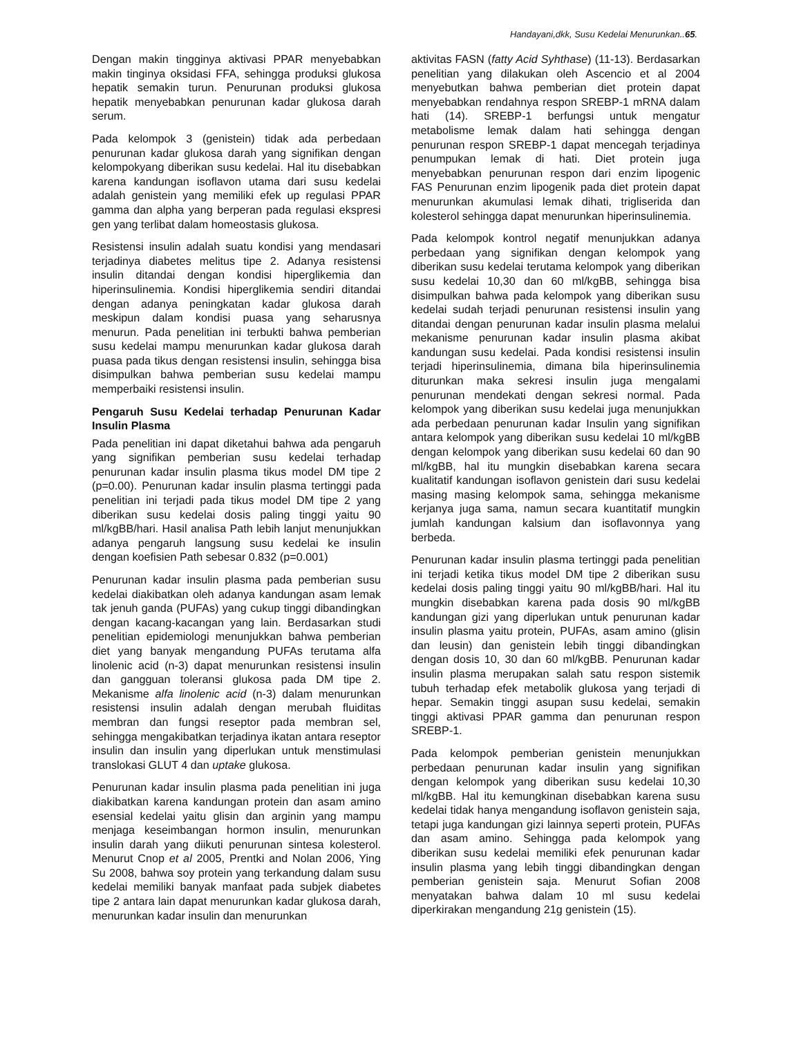Handayani,dkk, Susu Kedelai Menurunkan..65.
Dengan makin tingginya aktivasi PPAR menyebabkan makin tinginya oksidasi FFA, sehingga produksi glukosa hepatik semakin turun. Penurunan produksi glukosa hepatik menyebabkan penurunan kadar glukosa darah serum.
Pada kelompok 3 (genistein) tidak ada perbedaan penurunan kadar glukosa darah yang signifikan dengan kelompokyang diberikan susu kedelai. Hal itu disebabkan karena kandungan isoflavon utama dari susu kedelai adalah genistein yang memiliki efek up regulasi PPAR gamma dan alpha yang berperan pada regulasi ekspresi gen yang terlibat dalam homeostasis glukosa.
Resistensi insulin adalah suatu kondisi yang mendasari terjadinya diabetes melitus tipe 2. Adanya resistensi insulin ditandai dengan kondisi hiperglikemia dan hiperinsulinemia. Kondisi hiperglikemia sendiri ditandai dengan adanya peningkatan kadar glukosa darah meskipun dalam kondisi puasa yang seharusnya menurun. Pada penelitian ini terbukti bahwa pemberian susu kedelai mampu menurunkan kadar glukosa darah puasa pada tikus dengan resistensi insulin, sehingga bisa disimpulkan bahwa pemberian susu kedelai mampu memperbaiki resistensi insulin.
Pengaruh Susu Kedelai terhadap Penurunan Kadar Insulin Plasma
Pada penelitian ini dapat diketahui bahwa ada pengaruh yang signifikan pemberian susu kedelai terhadap penurunan kadar insulin plasma tikus model DM tipe 2 (p=0.00). Penurunan kadar insulin plasma tertinggi pada penelitian ini terjadi pada tikus model DM tipe 2 yang diberikan susu kedelai dosis paling tinggi yaitu 90 ml/kgBB/hari. Hasil analisa Path lebih lanjut menunjukkan adanya pengaruh langsung susu kedelai ke insulin dengan koefisien Path sebesar 0.832 (p=0.001)
Penurunan kadar insulin plasma pada pemberian susu kedelai diakibatkan oleh adanya kandungan asam lemak tak jenuh ganda (PUFAs) yang cukup tinggi dibandingkan dengan kacang-kacangan yang lain. Berdasarkan studi penelitian epidemiologi menunjukkan bahwa pemberian diet yang banyak mengandung PUFAs terutama alfa linolenic acid (n-3) dapat menurunkan resistensi insulin dan gangguan toleransi glukosa pada DM tipe 2. Mekanisme alfa linolenic acid (n-3) dalam menurunkan resistensi insulin adalah dengan merubah fluiditas membran dan fungsi reseptor pada membran sel, sehingga mengakibatkan terjadinya ikatan antara reseptor insulin dan insulin yang diperlukan untuk menstimulasi translokasi GLUT 4 dan uptake glukosa.
Penurunan kadar insulin plasma pada penelitian ini juga diakibatkan karena kandungan protein dan asam amino esensial kedelai yaitu glisin dan arginin yang mampu menjaga keseimbangan hormon insulin, menurunkan insulin darah yang diikuti penurunan sintesa kolesterol. Menurut Cnop et al 2005, Prentki and Nolan 2006, Ying Su 2008, bahwa soy protein yang terkandung dalam susu kedelai memiliki banyak manfaat pada subjek diabetes tipe 2 antara lain dapat menurunkan kadar glukosa darah, menurunkan kadar insulin dan menurunkan
aktivitas FASN (fatty Acid Syhthase) (11-13). Berdasarkan penelitian yang dilakukan oleh Ascencio et al 2004 menyebutkan bahwa pemberian diet protein dapat menyebabkan rendahnya respon SREBP-1 mRNA dalam hati (14). SREBP-1 berfungsi untuk mengatur metabolisme lemak dalam hati sehingga dengan penurunan respon SREBP-1 dapat mencegah terjadinya penumpukan lemak di hati. Diet protein juga menyebabkan penurunan respon dari enzim lipogenic FAS Penurunan enzim lipogenik pada diet protein dapat menurunkan akumulasi lemak dihati, trigliserida dan kolesterol sehingga dapat menurunkan hiperinsulinemia.
Pada kelompok kontrol negatif menunjukkan adanya perbedaan yang signifikan dengan kelompok yang diberikan susu kedelai terutama kelompok yang diberikan susu kedelai 10,30 dan 60 ml/kgBB, sehingga bisa disimpulkan bahwa pada kelompok yang diberikan susu kedelai sudah terjadi penurunan resistensi insulin yang ditandai dengan penurunan kadar insulin plasma melalui mekanisme penurunan kadar insulin plasma akibat kandungan susu kedelai. Pada kondisi resistensi insulin terjadi hiperinsulinemia, dimana bila hiperinsulinemia diturunkan maka sekresi insulin juga mengalami penurunan mendekati dengan sekresi normal. Pada kelompok yang diberikan susu kedelai juga menunjukkan ada perbedaan penurunan kadar Insulin yang signifikan antara kelompok yang diberikan susu kedelai 10 ml/kgBB dengan kelompok yang diberikan susu kedelai 60 dan 90 ml/kgBB, hal itu mungkin disebabkan karena secara kualitatif kandungan isoflavon genistein dari susu kedelai masing masing kelompok sama, sehingga mekanisme kerjanya juga sama, namun secara kuantitatif mungkin jumlah kandungan kalsium dan isoflavonnya yang berbeda.
Penurunan kadar insulin plasma tertinggi pada penelitian ini terjadi ketika tikus model DM tipe 2 diberikan susu kedelai dosis paling tinggi yaitu 90 ml/kgBB/hari. Hal itu mungkin disebabkan karena pada dosis 90 ml/kgBB kandungan gizi yang diperlukan untuk penurunan kadar insulin plasma yaitu protein, PUFAs, asam amino (glisin dan leusin) dan genistein lebih tinggi dibandingkan dengan dosis 10, 30 dan 60 ml/kgBB. Penurunan kadar insulin plasma merupakan salah satu respon sistemik tubuh terhadap efek metabolik glukosa yang terjadi di hepar. Semakin tinggi asupan susu kedelai, semakin tinggi aktivasi PPAR gamma dan penurunan respon SREBP-1.
Pada kelompok pemberian genistein menunjukkan perbedaan penurunan kadar insulin yang signifikan dengan kelompok yang diberikan susu kedelai 10,30 ml/kgBB. Hal itu kemungkinan disebabkan karena susu kedelai tidak hanya mengandung isoflavon genistein saja, tetapi juga kandungan gizi lainnya seperti protein, PUFAs dan asam amino. Sehingga pada kelompok yang diberikan susu kedelai memiliki efek penurunan kadar insulin plasma yang lebih tinggi dibandingkan dengan pemberian genistein saja. Menurut Sofian 2008 menyatakan bahwa dalam 10 ml susu kedelai diperkirakan mengandung 21g genistein (15).